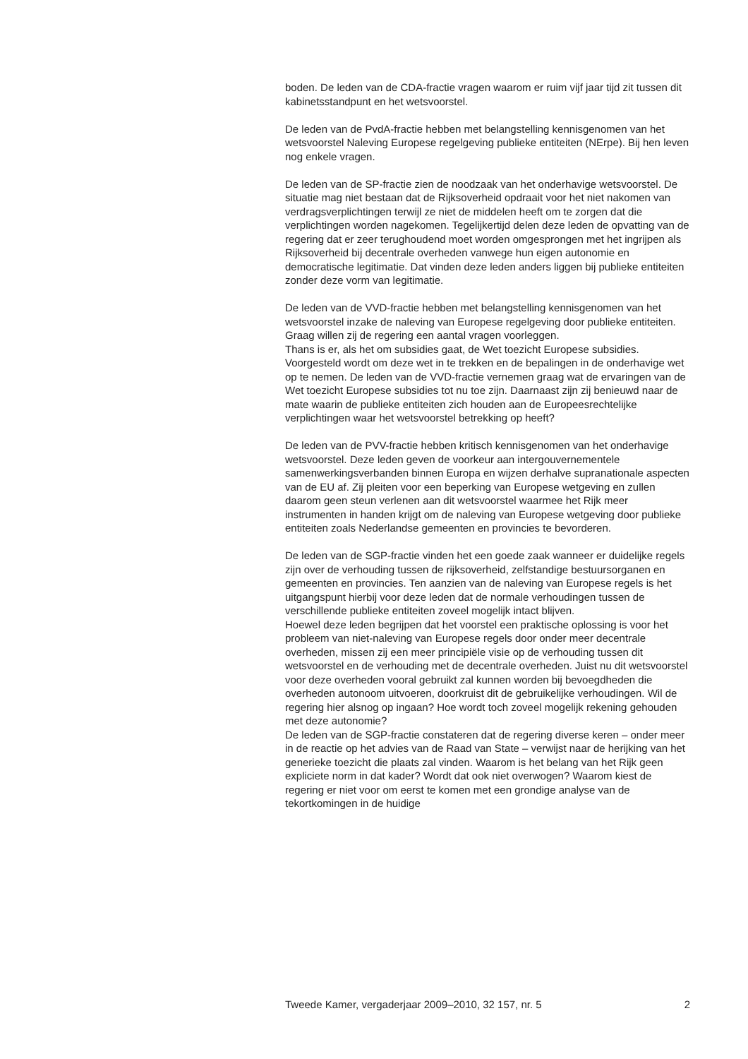boden. De leden van de CDA-fractie vragen waarom er ruim vijf jaar tijd zit tussen dit kabinetsstandpunt en het wetsvoorstel.
De leden van de PvdA-fractie hebben met belangstelling kennisgenomen van het wetsvoorstel Naleving Europese regelgeving publieke entiteiten (NErpe). Bij hen leven nog enkele vragen.
De leden van de SP-fractie zien de noodzaak van het onderhavige wetsvoorstel. De situatie mag niet bestaan dat de Rijksoverheid opdraait voor het niet nakomen van verdragsverplichtingen terwijl ze niet de middelen heeft om te zorgen dat die verplichtingen worden nagekomen. Tegelijkertijd delen deze leden de opvatting van de regering dat er zeer terughoudend moet worden omgesprongen met het ingrijpen als Rijksoverheid bij decentrale overheden vanwege hun eigen autonomie en democratische legitimatie. Dat vinden deze leden anders liggen bij publieke entiteiten zonder deze vorm van legitimatie.
De leden van de VVD-fractie hebben met belangstelling kennisgenomen van het wetsvoorstel inzake de naleving van Europese regelgeving door publieke entiteiten. Graag willen zij de regering een aantal vragen voorleggen.
Thans is er, als het om subsidies gaat, de Wet toezicht Europese subsidies. Voorgesteld wordt om deze wet in te trekken en de bepalingen in de onderhavige wet op te nemen. De leden van de VVD-fractie vernemen graag wat de ervaringen van de Wet toezicht Europese subsidies tot nu toe zijn. Daarnaast zijn zij benieuwd naar de mate waarin de publieke entiteiten zich houden aan de Europeesrechtelijke verplichtingen waar het wetsvoorstel betrekking op heeft?
De leden van de PVV-fractie hebben kritisch kennisgenomen van het onderhavige wetsvoorstel. Deze leden geven de voorkeur aan intergouvernementele samenwerkingsverbanden binnen Europa en wijzen derhalve supranationale aspecten van de EU af. Zij pleiten voor een beperking van Europese wetgeving en zullen daarom geen steun verlenen aan dit wetsvoorstel waarmee het Rijk meer instrumenten in handen krijgt om de naleving van Europese wetgeving door publieke entiteiten zoals Nederlandse gemeenten en provincies te bevorderen.
De leden van de SGP-fractie vinden het een goede zaak wanneer er duidelijke regels zijn over de verhouding tussen de rijksoverheid, zelfstandige bestuursorganen en gemeenten en provincies. Ten aanzien van de naleving van Europese regels is het uitgangspunt hierbij voor deze leden dat de normale verhoudingen tussen de verschillende publieke entiteiten zoveel mogelijk intact blijven.
Hoewel deze leden begrijpen dat het voorstel een praktische oplossing is voor het probleem van niet-naleving van Europese regels door onder meer decentrale overheden, missen zij een meer principiële visie op de verhouding tussen dit wetsvoorstel en de verhouding met de decentrale overheden. Juist nu dit wetsvoorstel voor deze overheden vooral gebruikt zal kunnen worden bij bevoegdheden die overheden autonoom uitvoeren, doorkruist dit de gebruikelijke verhoudingen. Wil de regering hier alsnog op ingaan? Hoe wordt toch zoveel mogelijk rekening gehouden met deze autonomie?
De leden van de SGP-fractie constateren dat de regering diverse keren – onder meer in de reactie op het advies van de Raad van State – verwijst naar de herijking van het generieke toezicht die plaats zal vinden. Waarom is het belang van het Rijk geen expliciete norm in dat kader? Wordt dat ook niet overwogen? Waarom kiest de regering er niet voor om eerst te komen met een grondige analyse van de tekortkomingen in de huidige
Tweede Kamer, vergaderjaar 2009–2010, 32 157, nr. 5 2